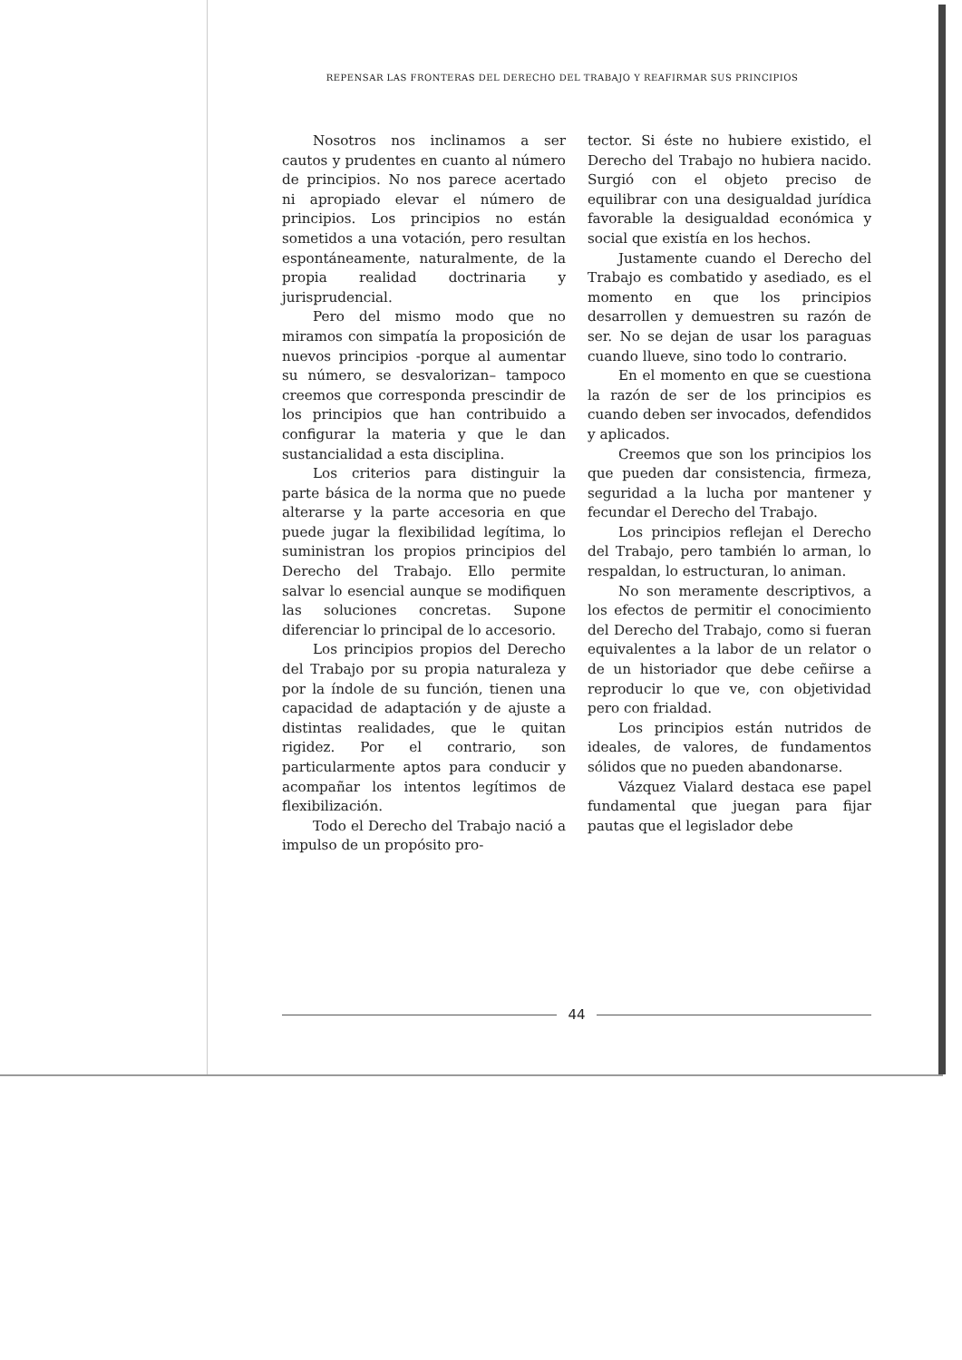REPENSAR LAS FRONTERAS DEL DERECHO DEL TRABAJO Y REAFIRMAR SUS PRINCIPIOS
Nosotros nos inclinamos a ser cautos y prudentes en cuanto al número de principios. No nos parece acertado ni apropiado elevar el número de principios. Los principios no están sometidos a una votación, pero resultan espontáneamente, naturalmente, de la propia realidad doctrinaria y jurisprudencial.
Pero del mismo modo que no miramos con simpatía la proposición de nuevos principios -porque al aumentar su número, se desvalorizan– tampoco creemos que corresponda prescindir de los principios que han contribuido a configurar la materia y que le dan sustancialidad a esta disciplina.
Los criterios para distinguir la parte básica de la norma que no puede alterarse y la parte accesoria en que puede jugar la flexibilidad legítima, lo suministran los propios principios del Derecho del Trabajo. Ello permite salvar lo esencial aunque se modifiquen las soluciones concretas. Supone diferenciar lo principal de lo accesorio.
Los principios propios del Derecho del Trabajo por su propia naturaleza y por la índole de su función, tienen una capacidad de adaptación y de ajuste a distintas realidades, que le quitan rigidez. Por el contrario, son particularmente aptos para conducir y acompañar los intentos legítimos de flexibilización.
Todo el Derecho del Trabajo nació a impulso de un propósito pro-
tector. Si éste no hubiere existido, el Derecho del Trabajo no hubiera nacido. Surgió con el objeto preciso de equilibrar con una desigualdad jurídica favorable la desigualdad económica y social que existía en los hechos.
Justamente cuando el Derecho del Trabajo es combatido y asediado, es el momento en que los principios desarrollen y demuestren su razón de ser. No se dejan de usar los paraguas cuando llueve, sino todo lo contrario.
En el momento en que se cuestiona la razón de ser de los principios es cuando deben ser invocados, defendidos y aplicados.
Creemos que son los principios los que pueden dar consistencia, firmeza, seguridad a la lucha por mantener y fecundar el Derecho del Trabajo.
Los principios reflejan el Derecho del Trabajo, pero también lo arman, lo respaldan, lo estructuran, lo animan.
No son meramente descriptivos, a los efectos de permitir el conocimiento del Derecho del Trabajo, como si fueran equivalentes a la labor de un relator o de un historiador que debe ceñirse a reproducir lo que ve, con objetividad pero con frialdad.
Los principios están nutridos de ideales, de valores, de fundamentos sólidos que no pueden abandonarse.
Vázquez Vialard destaca ese papel fundamental que juegan para fijar pautas que el legislador debe
44